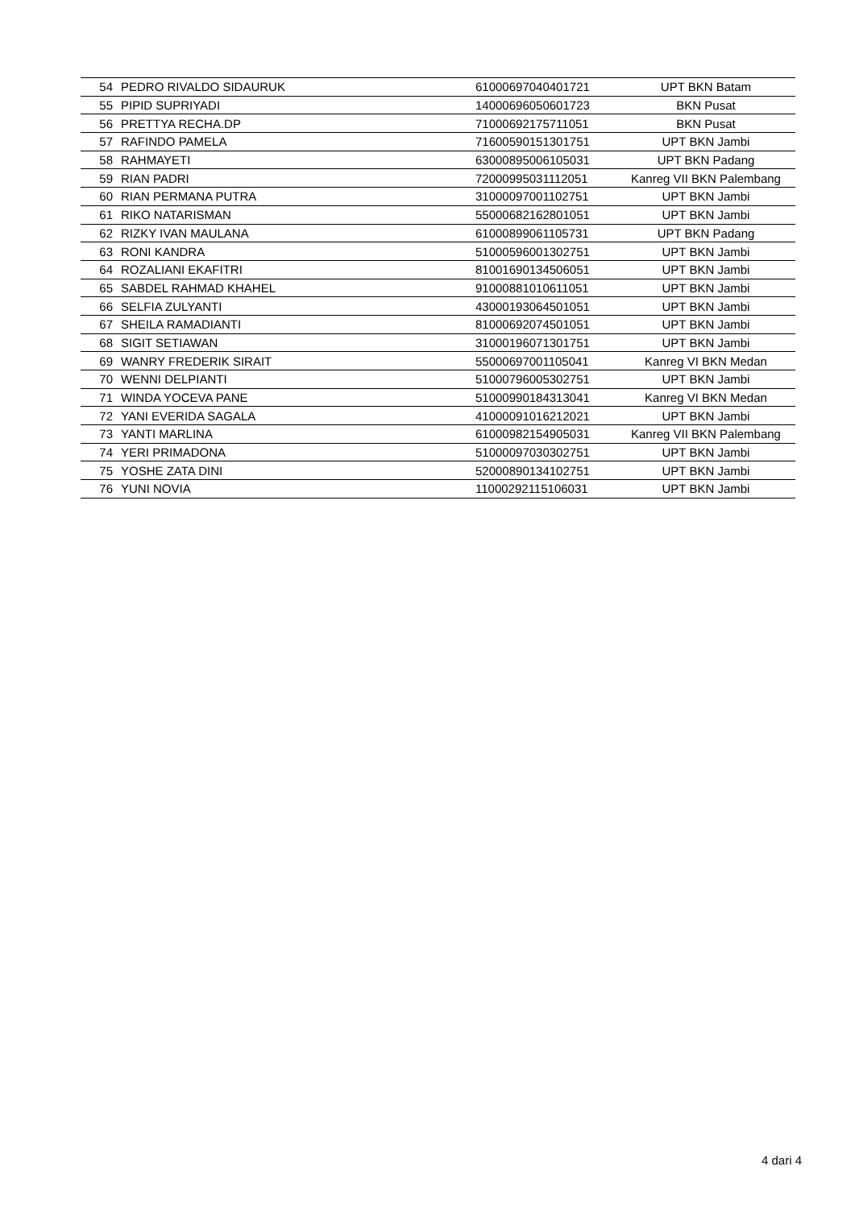| 54 | PEDRO RIVALDO SIDAURUK | 61000697040401721 | UPT BKN Batam |
| 55 | PIPID SUPRIYADI | 14000696050601723 | BKN Pusat |
| 56 | PRETTYA RECHA.DP | 71000692175711051 | BKN Pusat |
| 57 | RAFINDO PAMELA | 71600590151301751 | UPT BKN Jambi |
| 58 | RAHMAYETI | 63000895006105031 | UPT BKN Padang |
| 59 | RIAN PADRI | 72000995031112051 | Kanreg VII BKN Palembang |
| 60 | RIAN PERMANA PUTRA | 31000097001102751 | UPT BKN Jambi |
| 61 | RIKO NATARISMAN | 55000682162801051 | UPT BKN Jambi |
| 62 | RIZKY IVAN MAULANA | 61000899061105731 | UPT BKN Padang |
| 63 | RONI KANDRA | 51000596001302751 | UPT BKN Jambi |
| 64 | ROZALIANI EKAFITRI | 81001690134506051 | UPT BKN Jambi |
| 65 | SABDEL RAHMAD KHAHEL | 91000881010611051 | UPT BKN Jambi |
| 66 | SELFIA ZULYANTI | 43000193064501051 | UPT BKN Jambi |
| 67 | SHEILA RAMADIANTI | 81000692074501051 | UPT BKN Jambi |
| 68 | SIGIT SETIAWAN | 31000196071301751 | UPT BKN Jambi |
| 69 | WANRY FREDERIK SIRAIT | 55000697001105041 | Kanreg VI BKN Medan |
| 70 | WENNI DELPIANTI | 51000796005302751 | UPT BKN Jambi |
| 71 | WINDA YOCEVA PANE | 51000990184313041 | Kanreg VI BKN Medan |
| 72 | YANI EVERIDA SAGALA | 41000091016212021 | UPT BKN Jambi |
| 73 | YANTI MARLINA | 61000982154905031 | Kanreg VII BKN Palembang |
| 74 | YERI PRIMADONA | 51000097030302751 | UPT BKN Jambi |
| 75 | YOSHE ZATA DINI | 52000890134102751 | UPT BKN Jambi |
| 76 | YUNI NOVIA | 11000292115106031 | UPT BKN Jambi |
4 dari 4